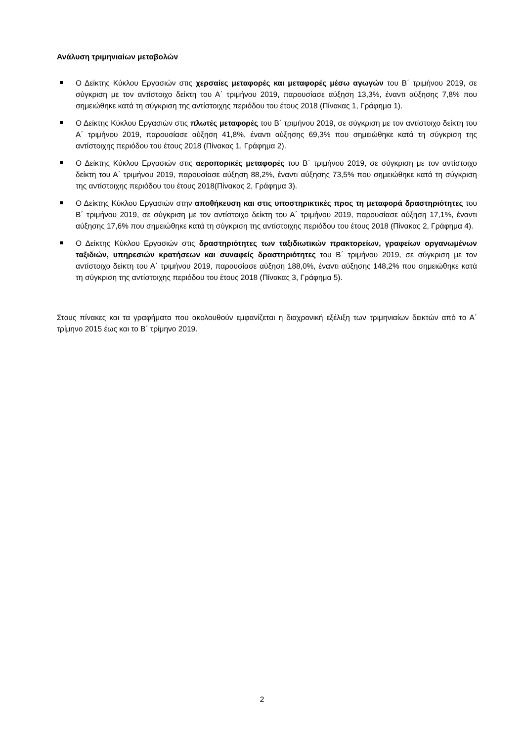Ανάλυση τριμηνιαίων μεταβολών
Ο Δείκτης Κύκλου Εργασιών στις χερσαίες μεταφορές και μεταφορές μέσω αγωγών του Β΄ τριμήνου 2019, σε σύγκριση με τον αντίστοιχο δείκτη του Α΄ τριμήνου 2019, παρουσίασε αύξηση 13,3%, έναντι αύξησης 7,8% που σημειώθηκε κατά τη σύγκριση της αντίστοιχης περιόδου του έτους 2018 (Πίνακας 1, Γράφημα 1).
Ο Δείκτης Κύκλου Εργασιών στις πλωτές μεταφορές του Β΄ τριμήνου 2019, σε σύγκριση με τον αντίστοιχο δείκτη του Α΄ τριμήνου 2019, παρουσίασε αύξηση 41,8%, έναντι αύξησης 69,3% που σημειώθηκε κατά τη σύγκριση της αντίστοιχης περιόδου του έτους 2018 (Πίνακας 1, Γράφημα 2).
Ο Δείκτης Κύκλου Εργασιών στις αεροπορικές μεταφορές του Β΄ τριμήνου 2019, σε σύγκριση με τον αντίστοιχο δείκτη του Α΄ τριμήνου 2019, παρουσίασε αύξηση 88,2%, έναντι αύξησης 73,5% που σημειώθηκε κατά τη σύγκριση της αντίστοιχης περιόδου του έτους 2018(Πίνακας 2, Γράφημα 3).
Ο Δείκτης Κύκλου Εργασιών στην αποθήκευση και στις υποστηρικτικές προς τη μεταφορά δραστηριότητες του Β΄ τριμήνου 2019, σε σύγκριση με τον αντίστοιχο δείκτη του Α΄ τριμήνου 2019, παρουσίασε αύξηση 17,1%, έναντι αύξησης 17,6% που σημειώθηκε κατά τη σύγκριση της αντίστοιχης περιόδου του έτους 2018 (Πίνακας 2, Γράφημα 4).
Ο Δείκτης Κύκλου Εργασιών στις δραστηριότητες των ταξιδιωτικών πρακτορείων, γραφείων οργανωμένων ταξιδιών, υπηρεσιών κρατήσεων και συναφείς δραστηριότητες του Β΄ τριμήνου 2019, σε σύγκριση με τον αντίστοιχο δείκτη του Α΄ τριμήνου 2019, παρουσίασε αύξηση 188,0%, έναντι αύξησης 148,2% που σημειώθηκε κατά τη σύγκριση της αντίστοιχης περιόδου του έτους 2018 (Πίνακας 3, Γράφημα 5).
Στους πίνακες και τα γραφήματα που ακολουθούν εμφανίζεται η διαχρονική εξέλιξη των τριμηνιαίων δεικτών από το Α΄ τρίμηνο 2015 έως και το Β΄ τρίμηνο 2019.
2